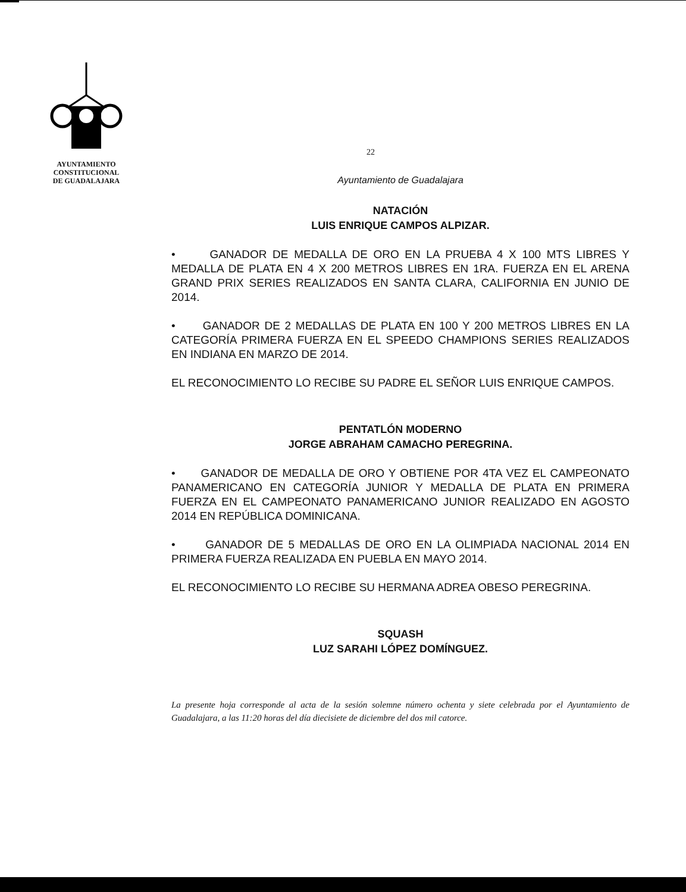AYUNTAMIENTO
CONSTITUCIONAL
DE GUADALAJARA
22
Ayuntamiento de Guadalajara
NATACIÓN
LUIS ENRIQUE CAMPOS ALPIZAR.
• GANADOR DE MEDALLA DE ORO EN LA PRUEBA 4 X 100 MTS LIBRES Y MEDALLA DE PLATA EN 4 X 200 METROS LIBRES EN 1RA. FUERZA EN EL ARENA GRAND PRIX SERIES REALIZADOS EN SANTA CLARA, CALIFORNIA EN JUNIO DE 2014.
• GANADOR DE 2 MEDALLAS DE PLATA EN 100 Y 200 METROS LIBRES EN LA CATEGORÍA PRIMERA FUERZA EN EL SPEEDO CHAMPIONS SERIES REALIZADOS EN INDIANA EN MARZO DE 2014.
EL RECONOCIMIENTO LO RECIBE SU PADRE EL SEÑOR LUIS ENRIQUE CAMPOS.
PENTATLÓN MODERNO
JORGE ABRAHAM CAMACHO PEREGRINA.
• GANADOR DE MEDALLA DE ORO Y OBTIENE POR 4TA VEZ EL CAMPEONATO PANAMERICANO EN CATEGORÍA JUNIOR Y MEDALLA DE PLATA EN PRIMERA FUERZA EN EL CAMPEONATO PANAMERICANO JUNIOR REALIZADO EN AGOSTO 2014 EN REPÚBLICA DOMINICANA.
• GANADOR DE 5 MEDALLAS DE ORO EN LA OLIMPIADA NACIONAL 2014 EN PRIMERA FUERZA REALIZADA EN PUEBLA EN MAYO 2014.
EL RECONOCIMIENTO LO RECIBE SU HERMANA ADREA OBESO PEREGRINA.
SQUASH
LUZ SARAHI LÓPEZ DOMÍNGUEZ.
La presente hoja corresponde al acta de la sesión solemne número ochenta y siete celebrada por el Ayuntamiento de Guadalajara, a las 11:20 horas del día diecisiete de diciembre del dos mil catorce.